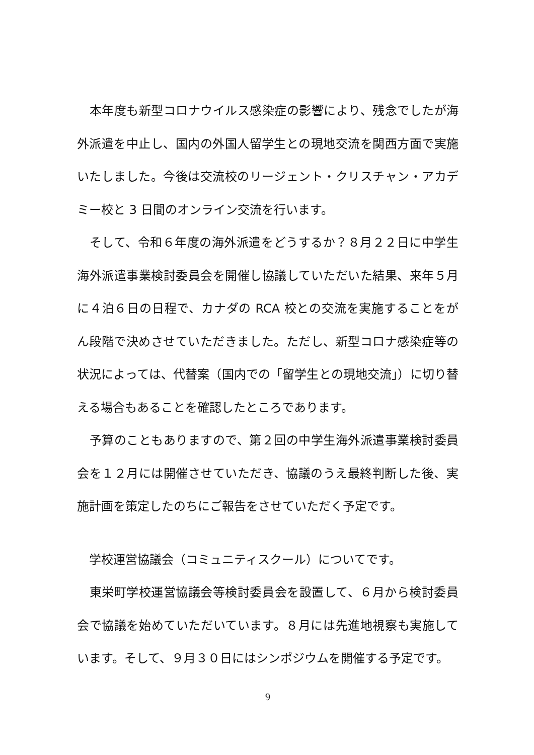本年度も新型コロナウイルス感染症の影響により、残念でしたが海外派遣を中止し、国内の外国人留学生との現地交流を関西方面で実施いたしました。今後は交流校のリージェント・クリスチャン・アカデミー校と 3 日間のオンライン交流を行います。
　そして、令和６年度の海外派遣をどうするか？８月２２日に中学生海外派遣事業検討委員会を開催し協議していただいた結果、来年５月に４泊６日の日程で、カナダの RCA 校との交流を実施することをがん段階で決めさせていただきました。ただし、新型コロナ感染症等の状況によっては、代替案（国内での「留学生との現地交流」）に切り替える場合もあることを確認したところであります。
　予算のこともありますので、第２回の中学生海外派遣事業検討委員会を１２月には開催させていただき、協議のうえ最終判断した後、実施計画を策定したのちにご報告をさせていただく予定です。
　学校運営協議会（コミュニティスクール）についてです。
　東栄町学校運営協議会等検討委員会を設置して、６月から検討委員会で協議を始めていただいています。８月には先進地視察も実施しています。そして、９月３０日にはシンポジウムを開催する予定です。
9